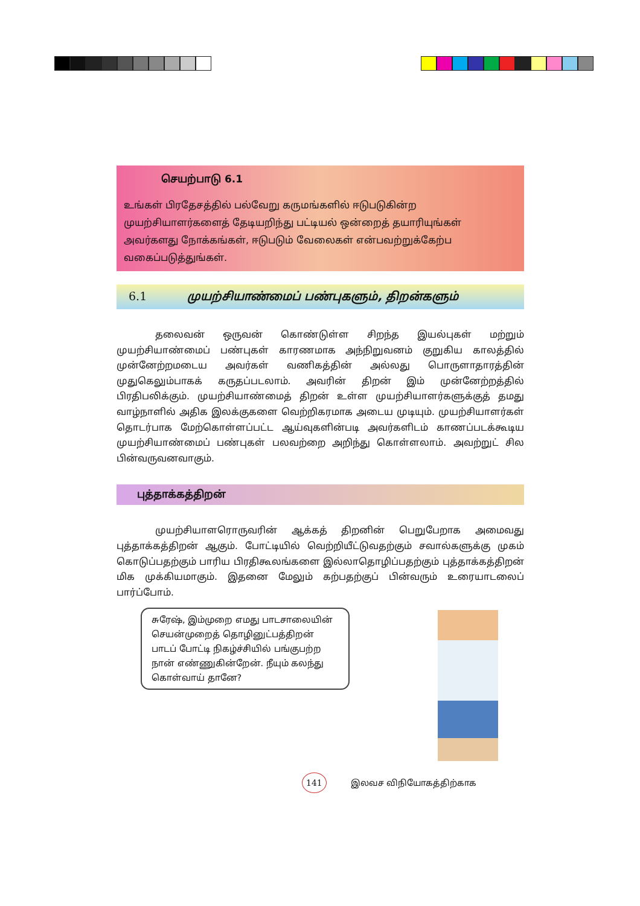செயற்பாடு 6.1
உங்கள் பிரதேசத்தில் பல்வேறு கருமங்களில் ஈடுபடுகின்ற முயற்சியாளர்களைத் தேடியறிந்து பட்டியல் ஒன்றைத் தயாரியுங்கள் அவர்களது நோக்கங்கள், ஈடுபடும் வேலைகள் என்பவற்றுக்கேற்ப வகைப்படுத்துங்கள்.
6.1 முயற்சியாண்மைப் பண்புகளும், திறன்களும்
தலைவன் ஒருவன் கொண்டுள்ள சிறந்த இயல்புகள் மற்றும் முயற்சியாண்மைப் பண்புகள் காரணமாக அந்நிறுவனம் குறுகிய காலத்தில் முன்னேற்றமடைய அவர்கள் வணிகத்தின் அல்லது பொருளாதாரத்தின் முதுகெலும்பாகக் கருதப்படலாம். அவரின் திறன் இம் முன்னேற்றத்தில் பிரதிபலிக்கும். முயற்சியாண்மைத் திறன் உள்ள முயற்சியாளர்களுக்குத் தமது வாழ்நாளில் அதிக இலக்குகளை வெற்றிகரமாக அடைய முடியும். முயற்சியாளர்கள் தொடர்பாக மேற்கொள்ளப்பட்ட ஆய்வுகளின்படி அவர்களிடம் காணப்படக்கூடிய முயற்சியாண்மைப் பண்புகள் பலவற்றை அறிந்து கொள்ளலாம். அவற்றுட் சில பின்வருவனவாகும்.
புத்தாக்கத்திறன்
முயற்சியாளரொருவரின் ஆக்கத் திறனின் பெறுபேறாக அமைவது புத்தாக்கத்திறன் ஆகும். போட்டியில் வெற்றியீட்டுவதற்கும் சவால்களுக்கு முகம் கொடுப்பதற்கும் பாரிய பிரதிகூலங்களை இல்லாதொழிப்பதற்கும் புத்தாக்கத்திறன் மிக முக்கியமாகும். இதனை மேலும் கற்பதற்குப் பின்வரும் உரையாடலைப் பார்ப்போம்.
சுரேஷ், இம்முறை எமது பாடசாலையின் செயன்முறைத் தொழினுட்பத்திறன் பாடப் போட்டி நிகழ்ச்சியில் பங்குபற்ற நான் எண்ணுகின்றேன். நீயும் கலந்து கொள்வாய் தானே?
141 இலவச விநியோகத்திற்காக